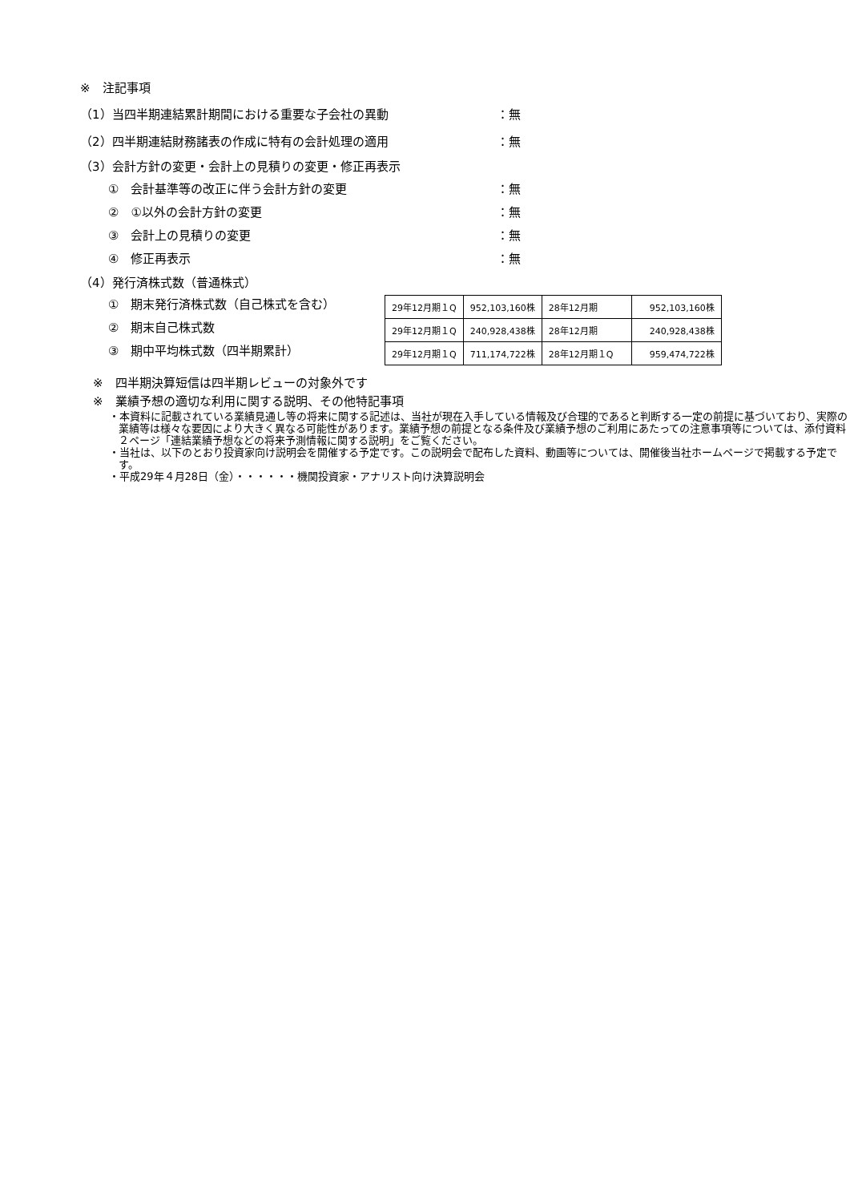※　注記事項
（1）当四半期連結累計期間における重要な子会社の異動 ：無
（2）四半期連結財務諸表の作成に特有の会計処理の適用 ：無
（3）会計方針の変更・会計上の見積りの変更・修正再表示
①　会計基準等の改正に伴う会計方針の変更 ：無
②　①以外の会計方針の変更 ：無
③　会計上の見積りの変更 ：無
④　修正再表示 ：無
（4）発行済株式数（普通株式）
①　期末発行済株式数（自己株式を含む）
②　期末自己株式数
③　期中平均株式数（四半期累計）
| 29年12月期１Q | 952,103,160株 | 28年12月期 | 952,103,160株 |
| 29年12月期１Q | 240,928,438株 | 28年12月期 | 240,928,438株 |
| 29年12月期１Q | 711,174,722株 | 28年12月期１Q | 959,474,722株 |
※　四半期決算短信は四半期レビューの対象外です
※　業績予想の適切な利用に関する説明、その他特記事項
・本資料に記載されている業績見通し等の将来に関する記述は、当社が現在入手している情報及び合理的であると判断する一定の前提に基づいており、実際の業績等は様々な要因により大きく異なる可能性があります。業績予想の前提となる条件及び業績予想のご利用にあたっての注意事項等については、添付資料２ページ「連結業績予想などの将来予測情報に関する説明」をご覧ください。
・当社は、以下のとおり投資家向け説明会を開催する予定です。この説明会で配布した資料、動画等については、開催後当社ホームページで掲載する予定です。
・平成29年４月28日（金）・・・・・・機関投資家・アナリスト向け決算説明会